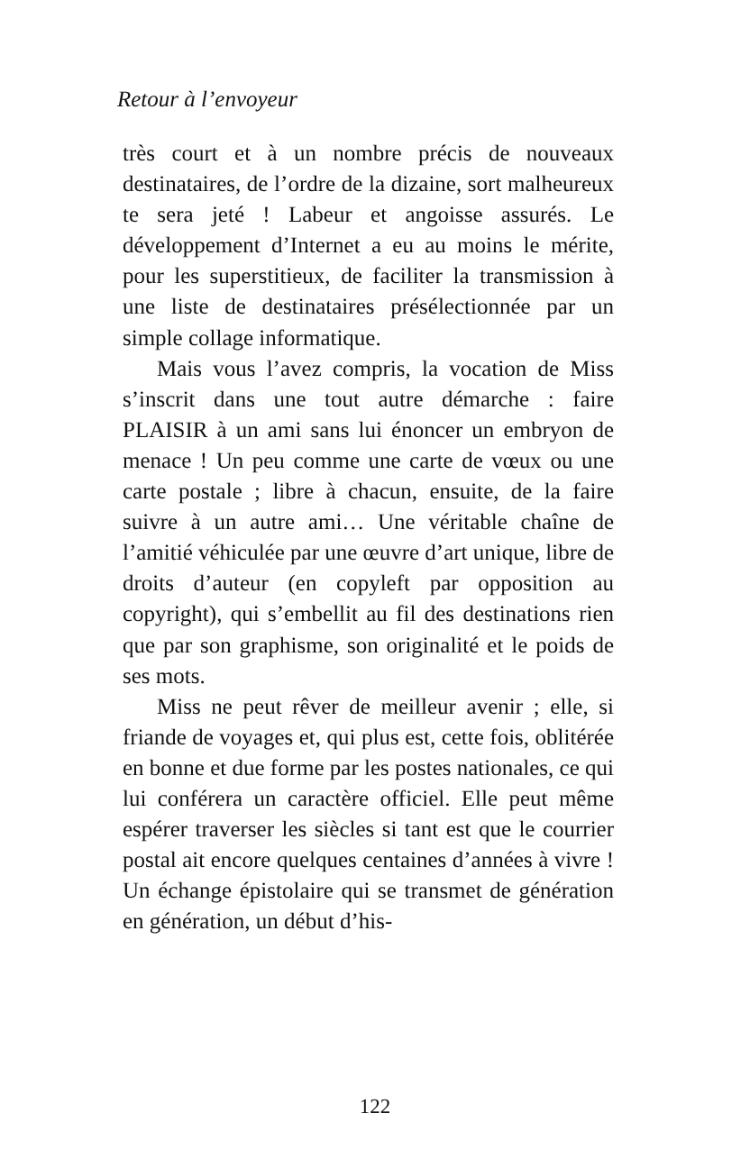Retour à l’envoyeur
très court et à un nombre précis de nouveaux destinataires, de l’ordre de la dizaine, sort malheureux te sera jeté ! Labeur et angoisse assurés. Le développement d’Internet a eu au moins le mérite, pour les superstitieux, de faciliter la transmission à une liste de destinataires présélectionnée par un simple collage informatique.
Mais vous l’avez compris, la vocation de Miss s’inscrit dans une tout autre démarche : faire PLAISIR à un ami sans lui énoncer un embryon de menace ! Un peu comme une carte de vœux ou une carte postale ; libre à chacun, ensuite, de la faire suivre à un autre ami… Une véritable chaîne de l’amitié véhiculée par une œuvre d’art unique, libre de droits d’auteur (en copyleft par opposition au copyright), qui s’embellit au fil des destinations rien que par son graphisme, son originalité et le poids de ses mots.
Miss ne peut rêver de meilleur avenir ; elle, si friande de voyages et, qui plus est, cette fois, oblitérée en bonne et due forme par les postes nationales, ce qui lui conférera un caractère officiel. Elle peut même espérer traverser les siècles si tant est que le courrier postal ait encore quelques centaines d’années à vivre ! Un échange épistolaire qui se transmet de génération en génération, un début d’his-
122